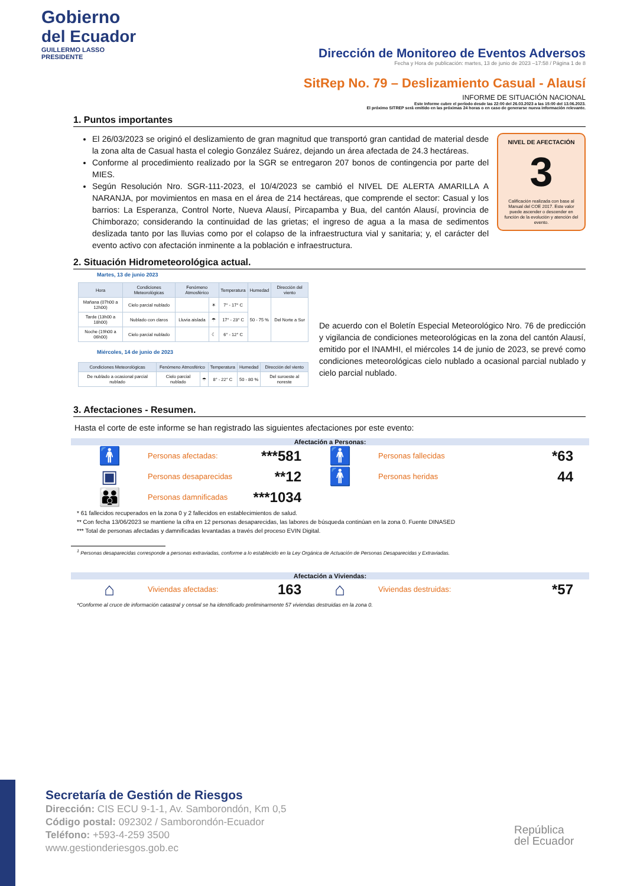Gobierno
del Ecuador
GUILLERMO LASSO
PRESIDENTE
Dirección de Monitoreo de Eventos Adversos
Fecha y Hora de publicación: martes, 13 de junio de 2023 –17:58 / Página 1 de 8
SitRep No. 79 – Deslizamiento Casual - Alausí
INFORME DE SITUACIÓN NACIONAL
Este Informe cubre el período desde las 22:00 del 26.03.2023 a las 15:00 del 13.06.2023.
El próximo SITREP será emitido en las próximas 24 horas o en caso de generarse nueva información relevante.
1. Puntos importantes
NIVEL DE AFECTACIÓN
3
Calificación realizada con base al Manual del COE 2017. Este valor puede ascender o descender en función de la evolución y atención del evento.
El 26/03/2023 se originó el deslizamiento de gran magnitud que transportó gran cantidad de material desde la zona alta de Casual hasta el colegio González Suárez, dejando un área afectada de 24.3 hectáreas.
Conforme al procedimiento realizado por la SGR se entregaron 207 bonos de contingencia por parte del MIES.
Según Resolución Nro. SGR-111-2023, el 10/4/2023 se cambió el NIVEL DE ALERTA AMARILLA A NARANJA, por movimientos en masa en el área de 214 hectáreas, que comprende el sector: Casual y los barrios: La Esperanza, Control Norte, Nueva Alausí, Pircapamba y Bua, del cantón Alausí, provincia de Chimborazo; considerando la continuidad de las grietas; el ingreso de agua a la masa de sedimentos deslizada tanto por las lluvias como por el colapso de la infraestructura vial y sanitaria; y, el carácter del evento activo con afectación inminente a la población e infraestructura.
2. Situación Hidrometeorológica actual.
Martes, 13 de junio 2023
| Hora | Condiciones Meteorológicas | Fenómeno Atmosférico | | Temperatura | Humedad | Dirección del viento |
| --- | --- | --- | --- | --- | --- | --- |
| Mañana (07h00 a 12h00) | Cielo parcial nublado | | ☀ | 7° - 17° C | 50 - 75 % | Del Norte a Sur |
| Tarde (13h00 a 18h00) | Nublado con claros | Lluvia aislada | ☂ | 17° - 23° C | | |
| Noche (19h00 a 06h00) | Cielo parcial nublado | | ☾ | 6° - 12° C | | |
Miércoles, 14 de junio de 2023
| Condiciones Meteorológicas | Fenómeno Atmosférico | | Temperatura | Humedad | Dirección del viento |
| --- | --- | --- | --- | --- | --- |
| De nublado a ocasional parcial nublado | Cielo parcial nublado | ☂ | 8° - 22° C | 50 - 80 % | Del suroeste al noreste |
De acuerdo con el Boletín Especial Meteorológico Nro. 76 de predicción y vigilancia de condiciones meteorológicas en la zona del cantón Alausí, emitido por el INAMHI, el miércoles 14 de junio de 2023, se prevé como condiciones meteorológicas cielo nublado a ocasional parcial nublado y cielo parcial nublado.
3. Afectaciones - Resumen.
Hasta el corte de este informe se han registrado las siguientes afectaciones por este evento:
Afectación a Personas:
🚹
Personas afectadas:
***581
🚹
Personas fallecidas
*63
▣
Personas desaparecidas
**12
🚹
Personas heridas
44
👪
Personas damnificadas
***1034
* 61 fallecidos recuperados en la zona 0 y 2 fallecidos en establecimientos de salud.
** Con fecha 13/06/2023 se mantiene la cifra en 12 personas desaparecidas, las labores de búsqueda continúan en la zona 0. Fuente DINASED
*** Total de personas afectadas y damnificadas levantadas a través del proceso EVIN Digital.
<sup>1</sup> Personas desaparecidas corresponde a personas extraviadas, conforme a lo establecido en la Ley Orgánica de Actuación de Personas Desaparecidas y Extraviadas.
Afectación a Viviendas:
⌂
Viviendas afectadas:
163
⌂
Viviendas destruidas:
*57
*Conforme al cruce de información catastral y censal se ha identificado preliminarmente 57 viviendas destruidas en la zona 0.
Secretaría de Gestión de Riesgos
Dirección: CIS ECU 9-1-1, Av. Samborondón, Km 0,5
Código postal: 092302 / Samborondón-Ecuador
Teléfono: +593-4-259 3500
www.gestionderiesgos.gob.ec
República
del Ecuador